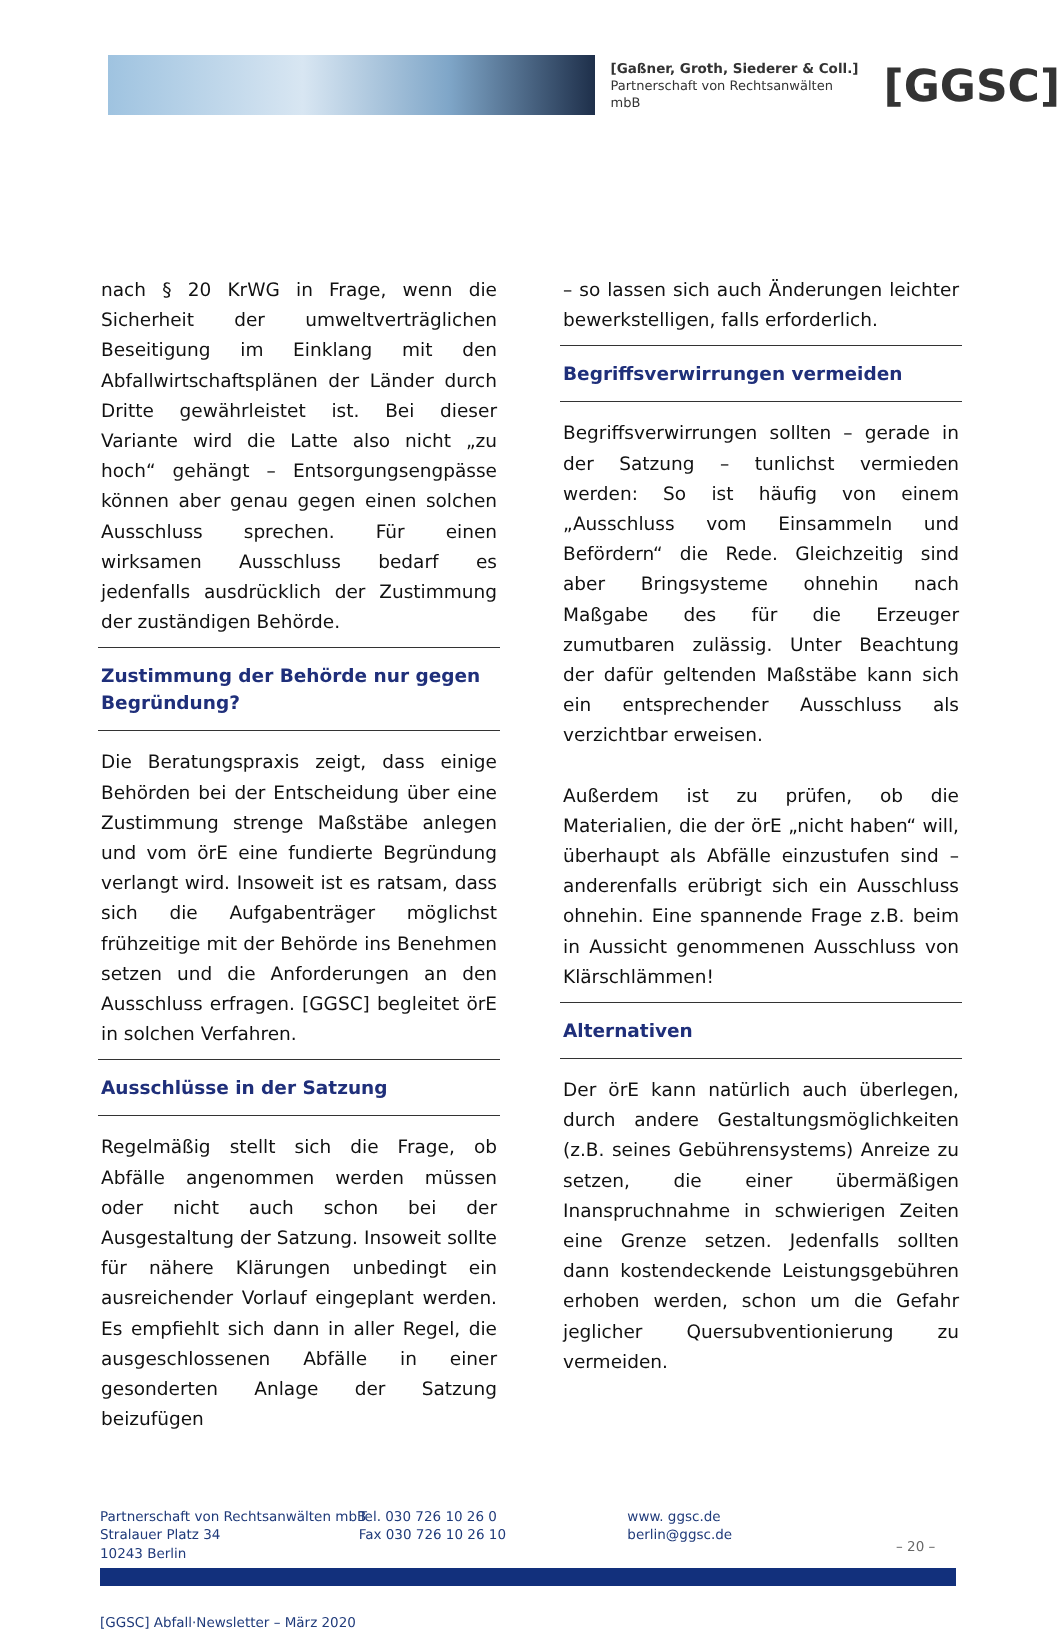[Gaßner, Groth, Siederer & Coll.]
Partnerschaft von Rechtsanwälten mbB
[GGSC]
nach § 20 KrWG in Frage, wenn die Sicherheit der umweltverträglichen Beseitigung im Einklang mit den Abfallwirtschaftsplänen der Länder durch Dritte gewährleistet ist. Bei dieser Variante wird die Latte also nicht „zu hoch“ gehängt – Entsorgungsengpässe können aber genau gegen einen solchen Ausschluss sprechen. Für einen wirksamen Ausschluss bedarf es jedenfalls ausdrücklich der Zustimmung der zuständigen Behörde.
Zustimmung der Behörde nur gegen Begründung?
Die Beratungspraxis zeigt, dass einige Behörden bei der Entscheidung über eine Zustimmung strenge Maßstäbe anlegen und vom örE eine fundierte Begründung verlangt wird. Insoweit ist es ratsam, dass sich die Aufgabenträger möglichst frühzeitige mit der Behörde ins Benehmen setzen und die Anforderungen an den Ausschluss erfragen. [GGSC] begleitet örE in solchen Verfahren.
Ausschlüsse in der Satzung
Regelmäßig stellt sich die Frage, ob Abfälle angenommen werden müssen oder nicht auch schon bei der Ausgestaltung der Satzung. Insoweit sollte für nähere Klärungen unbedingt ein ausreichender Vorlauf eingeplant werden. Es empfiehlt sich dann in aller Regel, die ausgeschlossenen Abfälle in einer gesonderten Anlage der Satzung beizufügen
– so lassen sich auch Änderungen leichter bewerkstelligen, falls erforderlich.
Begriffsverwirrungen vermeiden
Begriffsverwirrungen sollten – gerade in der Satzung – tunlichst vermieden werden: So ist häufig von einem „Ausschluss vom Einsammeln und Befördern“ die Rede. Gleichzeitig sind aber Bringsysteme ohnehin nach Maßgabe des für die Erzeuger zumutbaren zulässig. Unter Beachtung der dafür geltenden Maßstäbe kann sich ein entsprechender Ausschluss als verzichtbar erweisen.
Außerdem ist zu prüfen, ob die Materialien, die der örE „nicht haben“ will, überhaupt als Abfälle einzustufen sind – anderenfalls erübrigt sich ein Ausschluss ohnehin. Eine spannende Frage z.B. beim in Aussicht genommenen Ausschluss von Klärschlämmen!
Alternativen
Der örE kann natürlich auch überlegen, durch andere Gestaltungsmöglichkeiten (z.B. seines Gebührensystems) Anreize zu setzen, die einer übermäßigen Inanspruchnahme in schwierigen Zeiten eine Grenze setzen. Jedenfalls sollten dann kostendeckende Leistungsgebühren erhoben werden, schon um die Gefahr jeglicher Quersubventionierung zu vermeiden.
Partnerschaft von Rechtsanwälten mbB
Stralauer Platz 34
10243 Berlin
Tel. 030 726 10 26 0
Fax 030 726 10 26 10
www. ggsc.de
berlin@ggsc.de
– 20 –
[GGSC] Abfall·Newsletter – März 2020